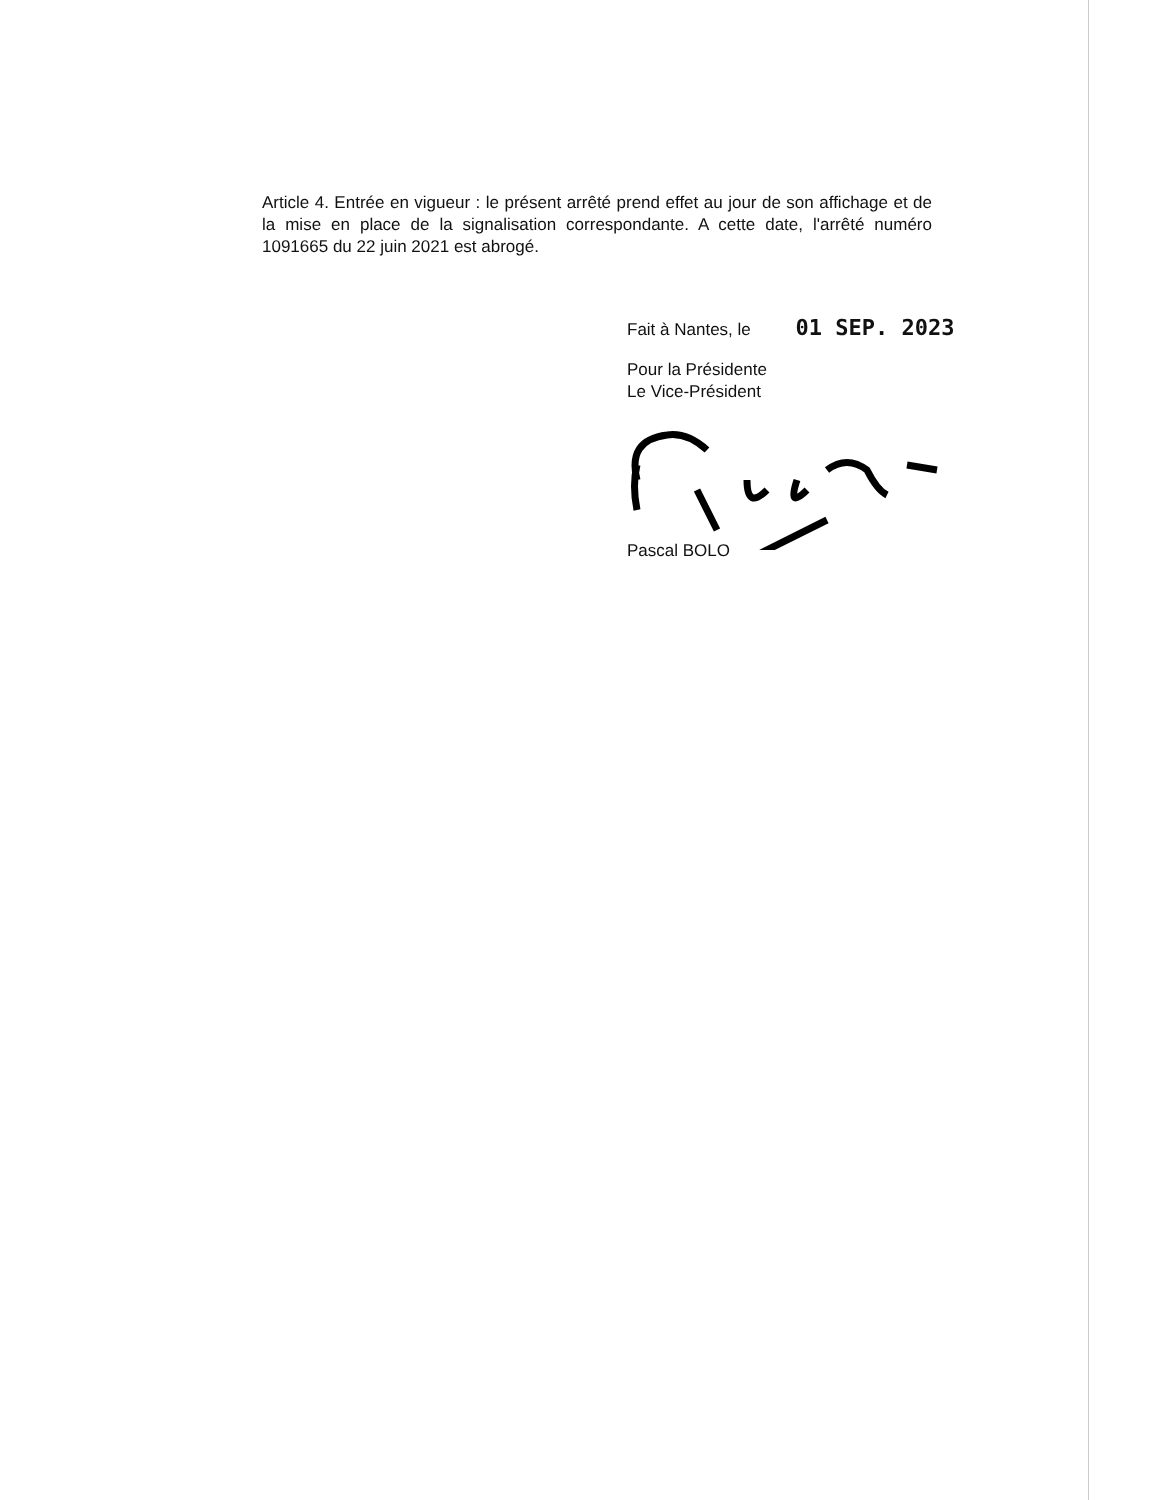Article 4. Entrée en vigueur : le présent arrêté prend effet au jour de son affichage et de la mise en place de la signalisation correspondante. A cette date, l'arrêté numéro 1091665 du 22 juin 2021 est abrogé.
Fait à Nantes, le 01 SEP. 2023
Pour la Présidente
Le Vice-Président
Pascal BOLO